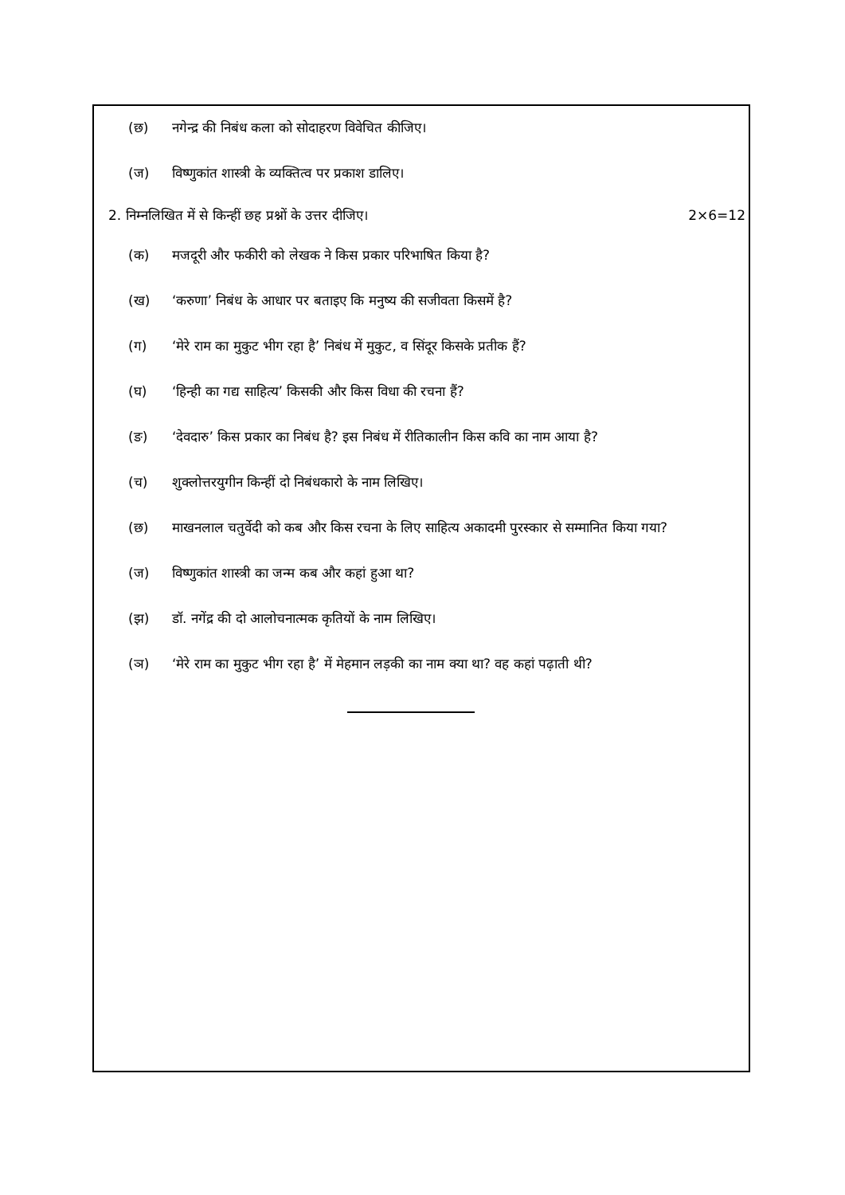(छ) नगेन्द्र की निबंध कला को सोदाहरण विवेचित कीजिए।
(ज) विष्णुकांत शास्त्री के व्यक्तित्व पर प्रकाश डालिए।
2. निम्नलिखित में से किन्हीं छह प्रश्नों के उत्तर दीजिए। 2×6=12
(क) मजदूरी और फकीरी को लेखक ने किस प्रकार परिभाषित किया है?
(ख) ‘करुणा’ निबंध के आधार पर बताइए कि मनुष्य की सजीवता किसमें है?
(ग) ‘मेरे राम का मुकुट भीग रहा है’ निबंध में मुकुट, व सिंदूर किसके प्रतीक हैं?
(घ) ‘हिन्ही का गद्य साहित्य’ किसकी और किस विधा की रचना हैं?
(ङ) ‘देवदारु’ किस प्रकार का निबंध है? इस निबंध में रीतिकालीन किस कवि का नाम आया है?
(च) शुक्लोत्तरयुगीन किन्हीं दो निबंधकारो के नाम लिखिए।
(छ) माखनलाल चतुर्वेदी को कब और किस रचना के लिए साहित्य अकादमी पुरस्कार से सम्मानित किया गया?
(ज) विष्णुकांत शास्त्री का जन्म कब और कहां हुआ था?
(झ) डॉ. नगेंद्र की दो आलोचनात्मक कृतियों के नाम लिखिए।
(ञ) ‘मेरे राम का मुकुट भीग रहा है’ में मेहमान लड़की का नाम क्या था? वह कहां पढ़ाती थी?